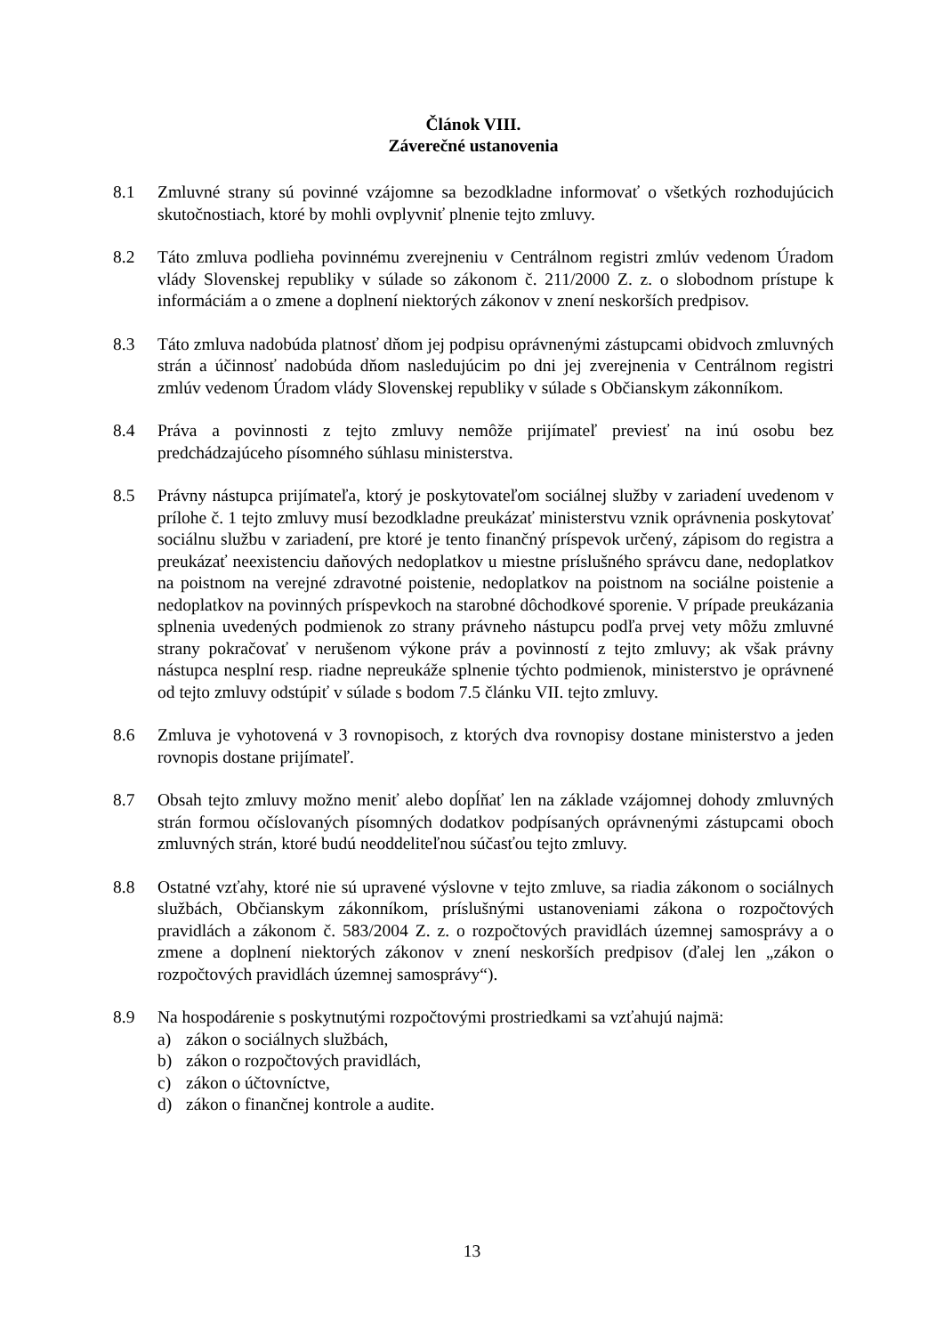Článok VIII.
Záverečné ustanovenia
8.1 Zmluvné strany sú povinné vzájomne sa bezodkladne informovať o všetkých rozhodujúcich skutočnostiach, ktoré by mohli ovplyvniť plnenie tejto zmluvy.
8.2 Táto zmluva podlieha povinnému zverejneniu v Centrálnom registri zmlúv vedenom Úradom vlády Slovenskej republiky v súlade so zákonom č. 211/2000 Z. z. o slobodnom prístupe k informáciám a o zmene a doplnení niektorých zákonov v znení neskorších predpisov.
8.3 Táto zmluva nadobúda platnosť dňom jej podpisu oprávnenými zástupcami obidvoch zmluvných strán a účinnosť nadobúda dňom nasledujúcim po dni jej zverejnenia v Centrálnom registri zmlúv vedenom Úradom vlády Slovenskej republiky v súlade s Občianskym zákonníkom.
8.4 Práva a povinnosti z tejto zmluvy nemôže prijímateľ previesť na inú osobu bez predchádzajúceho písomného súhlasu ministerstva.
8.5 Právny nástupca prijímateľa, ktorý je poskytovateľom sociálnej služby v zariadení uvedenom v prílohe č. 1 tejto zmluvy musí bezodkladne preukázať ministerstvu vznik oprávnenia poskytovať sociálnu službu v zariadení, pre ktoré je tento finančný príspevok určený, zápisom do registra a preukázať neexistenciu daňových nedoplatkov u miestne príslušného správcu dane, nedoplatkov na poistnom na verejné zdravotné poistenie, nedoplatkov na poistnom na sociálne poistenie a nedoplatkov na povinných príspevkoch na starobné dôchodkové sporenie. V prípade preukázania splnenia uvedených podmienok zo strany právneho nástupcu podľa prvej vety môžu zmluvné strany pokračovať v nerušenom výkone práv a povinností z tejto zmluvy; ak však právny nástupca nesplní resp. riadne nepreukáže splnenie týchto podmienok, ministerstvo je oprávnené od tejto zmluvy odstúpiť v súlade s bodom 7.5 článku VII. tejto zmluvy.
8.6 Zmluva je vyhotovená v 3 rovnopisoch, z ktorých dva rovnopisy dostane ministerstvo a jeden rovnopis dostane prijímateľ.
8.7 Obsah tejto zmluvy možno meniť alebo dopĺňať len na základe vzájomnej dohody zmluvných strán formou očíslovaných písomných dodatkov podpísaných oprávnenými zástupcami oboch zmluvných strán, ktoré budú neoddeliteľnou súčasťou tejto zmluvy.
8.8 Ostatné vzťahy, ktoré nie sú upravené výslovne v tejto zmluve, sa riadia zákonom o sociálnych službách, Občianskym zákonníkom, príslušnými ustanoveniami zákona o rozpočtových pravidlách a zákonom č. 583/2004 Z. z. o rozpočtových pravidlách územnej samosprávy a o zmene a doplnení niektorých zákonov v znení neskorších predpisov (ďalej len „zákon o rozpočtových pravidlách územnej samosprávy“).
8.9 Na hospodárenie s poskytnutými rozpočtovými prostriedkami sa vzťahujú najmä:
a) zákon o sociálnych službách,
b) zákon o rozpočtových pravidlách,
c) zákon o účtovníctve,
d) zákon o finančnej kontrole a audite.
13